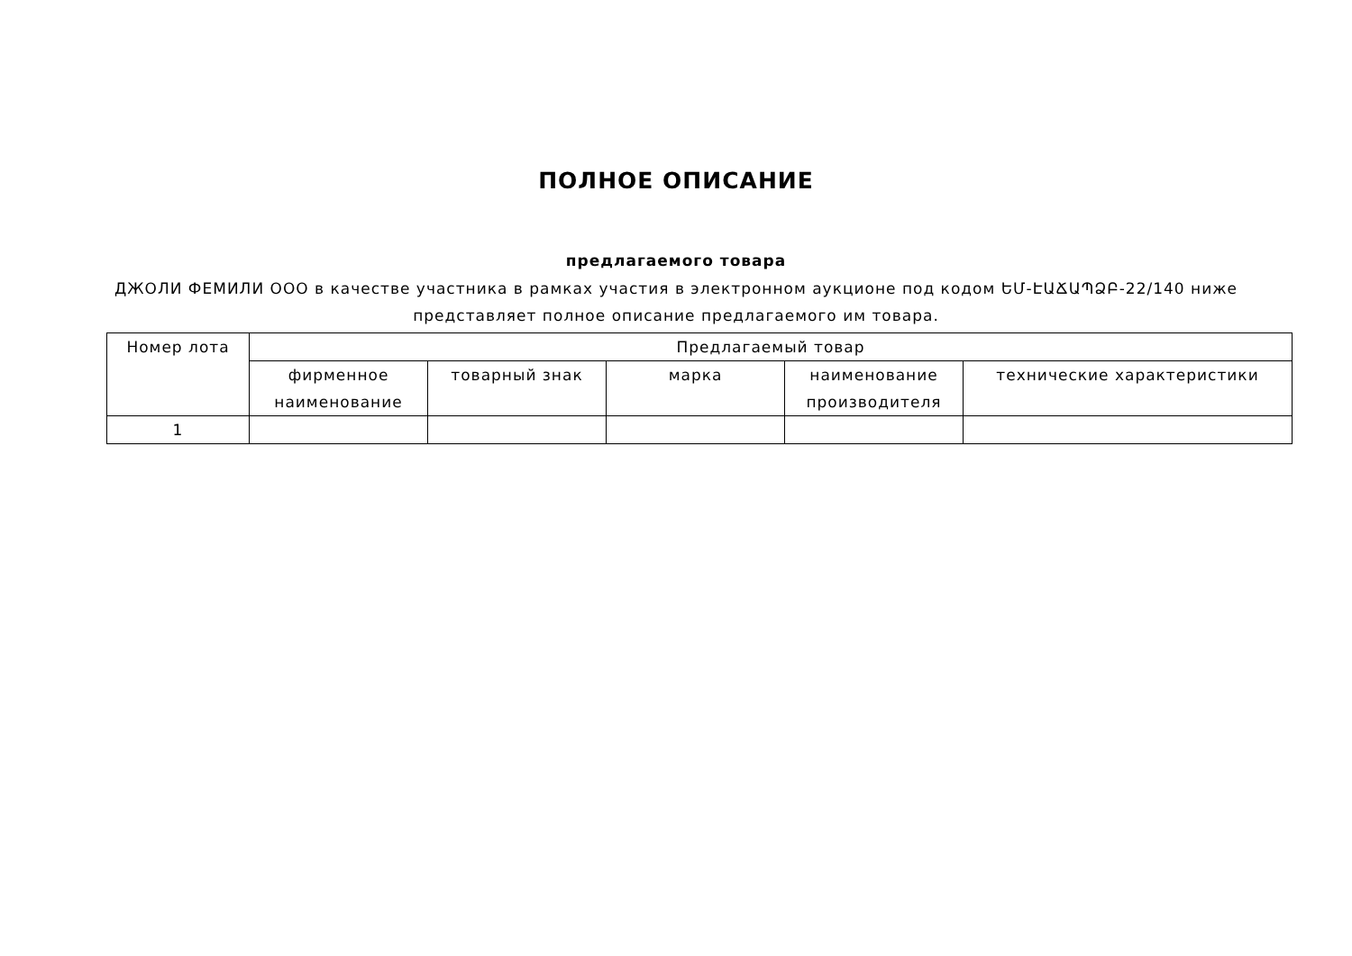ПОЛНОЕ ОПИСАНИЕ
предлагаемого товара
ДЖОЛИ ФЕМИЛИ ООО в качестве участника в рамках участия в электронном аукционе под кодом ԵՄ-ԷԱՃԱՊՁԲ-22/140 ниже представляет полное описание предлагаемого им товара.
| Номер лота | Предлагаемый товар | | | | |
| --- | --- | --- | --- | --- | --- |
| | фирменное наименование | товарный знак | марка | наименование производителя | технические характеристики |
| 1 | | | | | |